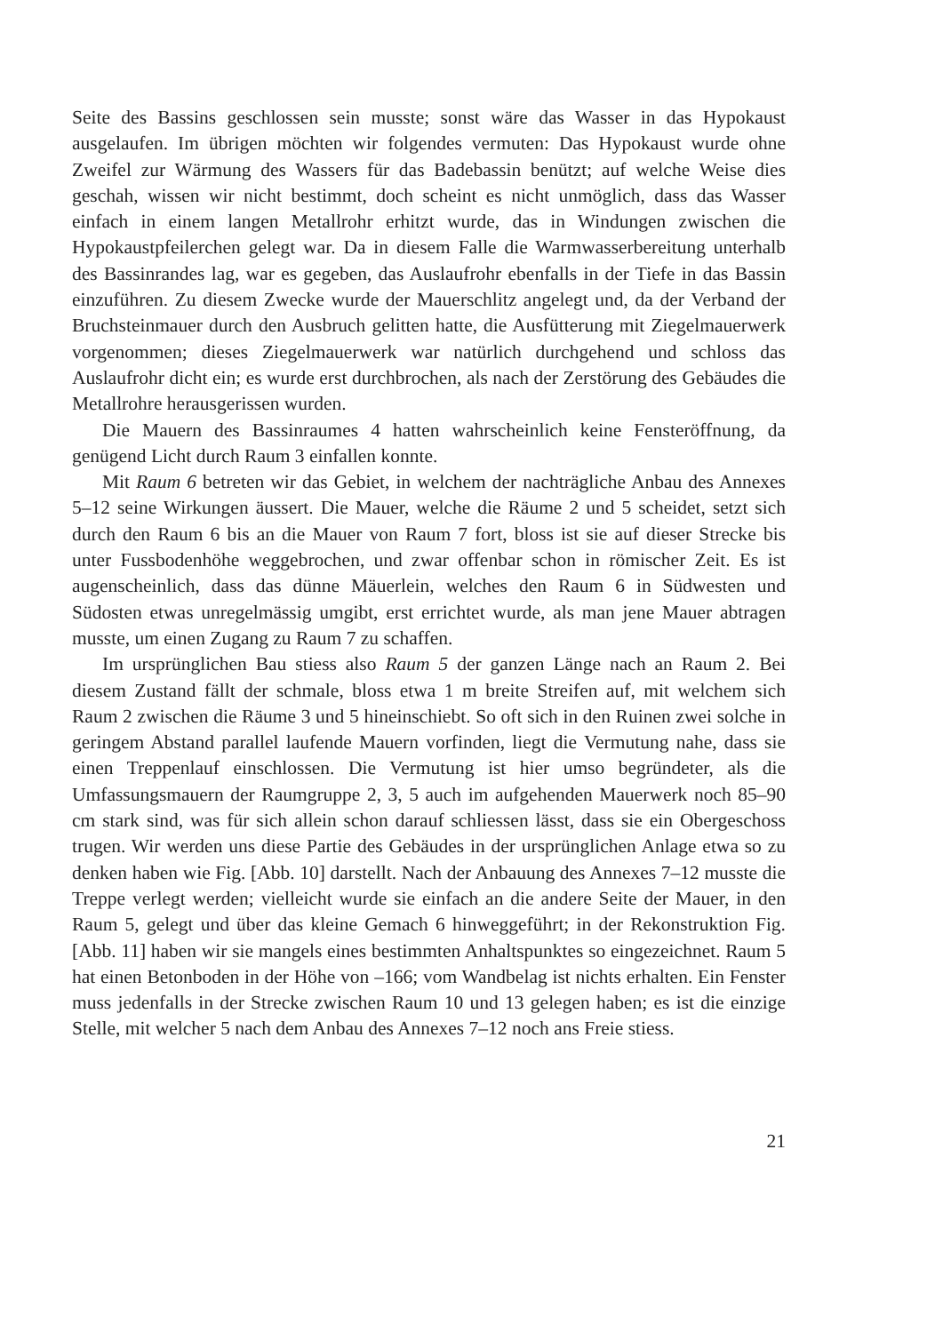Seite des Bassins geschlossen sein musste; sonst wäre das Wasser in das Hypokaust ausgelaufen. Im übrigen möchten wir folgendes vermuten: Das Hypokaust wurde ohne Zweifel zur Wärmung des Wassers für das Badebassin benützt; auf welche Weise dies geschah, wissen wir nicht bestimmt, doch scheint es nicht unmöglich, dass das Wasser einfach in einem langen Metallrohr erhitzt wurde, das in Windungen zwischen die Hypokaustpfeilerchen gelegt war. Da in diesem Falle die Warmwasserbereitung unterhalb des Bassinrandes lag, war es gegeben, das Auslaufrohr ebenfalls in der Tiefe in das Bassin einzuführen. Zu diesem Zwecke wurde der Mauerschlitz angelegt und, da der Verband der Bruchsteinmauer durch den Ausbruch gelitten hatte, die Ausfütterung mit Ziegelmauerwerk vorgenommen; dieses Ziegelmauerwerk war natürlich durchgehend und schloss das Auslaufrohr dicht ein; es wurde erst durchbrochen, als nach der Zerstörung des Gebäudes die Metallrohre herausgerissen wurden.
Die Mauern des Bassinraumes 4 hatten wahrscheinlich keine Fensteröffnung, da genügend Licht durch Raum 3 einfallen konnte.
Mit Raum 6 betreten wir das Gebiet, in welchem der nachträgliche Anbau des Annexes 5–12 seine Wirkungen äussert. Die Mauer, welche die Räume 2 und 5 scheidet, setzt sich durch den Raum 6 bis an die Mauer von Raum 7 fort, bloss ist sie auf dieser Strecke bis unter Fussbodenhöhe weggebrochen, und zwar offenbar schon in römischer Zeit. Es ist augenscheinlich, dass das dünne Mäuerlein, welches den Raum 6 in Südwesten und Südosten etwas unregelmässig umgibt, erst errichtet wurde, als man jene Mauer abtragen musste, um einen Zugang zu Raum 7 zu schaffen.
Im ursprünglichen Bau stiess also Raum 5 der ganzen Länge nach an Raum 2. Bei diesem Zustand fällt der schmale, bloss etwa 1 m breite Streifen auf, mit welchem sich Raum 2 zwischen die Räume 3 und 5 hineinschiebt. So oft sich in den Ruinen zwei solche in geringem Abstand parallel laufende Mauern vorfinden, liegt die Vermutung nahe, dass sie einen Treppenlauf einschlossen. Die Vermutung ist hier umso begründeter, als die Umfassungsmauern der Raumgruppe 2, 3, 5 auch im aufgehenden Mauerwerk noch 85–90 cm stark sind, was für sich allein schon darauf schliessen lässt, dass sie ein Obergeschoss trugen. Wir werden uns diese Partie des Gebäudes in der ursprünglichen Anlage etwa so zu denken haben wie Fig. [Abb. 10] darstellt. Nach der Anbauung des Annexes 7–12 musste die Treppe verlegt werden; vielleicht wurde sie einfach an die andere Seite der Mauer, in den Raum 5, gelegt und über das kleine Gemach 6 hinweggeführt; in der Rekonstruktion Fig. [Abb. 11] haben wir sie mangels eines bestimmten Anhaltspunktes so eingezeichnet. Raum 5 hat einen Betonboden in der Höhe von –166; vom Wandbelag ist nichts erhalten. Ein Fenster muss jedenfalls in der Strecke zwischen Raum 10 und 13 gelegen haben; es ist die einzige Stelle, mit welcher 5 nach dem Anbau des Annexes 7–12 noch ans Freie stiess.
21